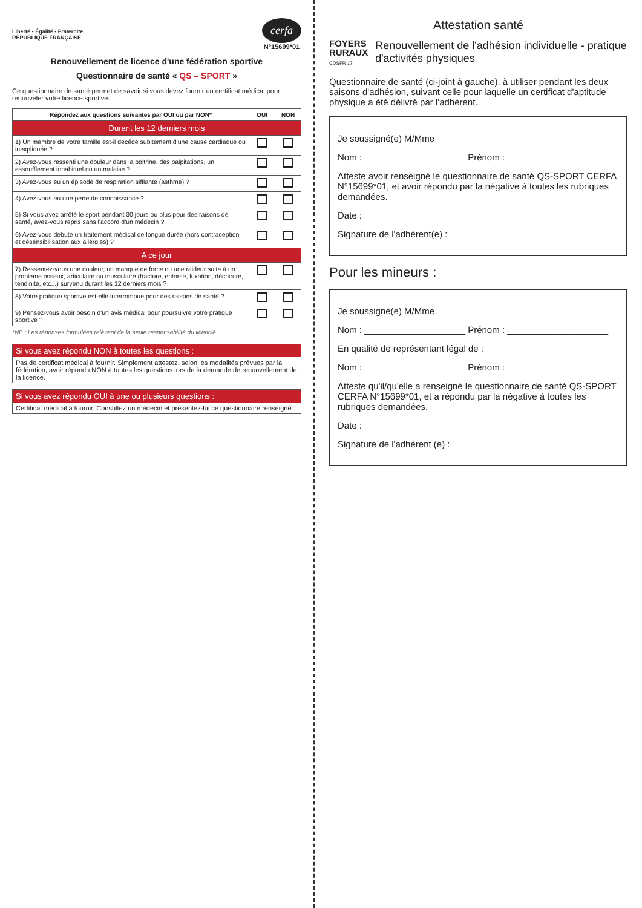Liberté • Égalité • Fraternité
RÉPUBLIQUE FRANÇAISE
cerfa
N°15699*01
Renouvellement de licence d'une fédération sportive
Questionnaire de santé « QS – SPORT »
Ce questionnaire de santé permet de savoir si vous devez fournir un certificat médical pour renouveler votre licence sportive.
| Répondez aux questions suivantes par OUI ou par NON* | OUI | NON |
| --- | --- | --- |
| Durant les 12 derniers mois | | |
| 1) Un membre de votre famille est-il décédé subitement d'une cause cardiaque ou inexpliquée ? | | |
| 2) Avez-vous ressenti une douleur dans la poitrine, des palpitations, un essoufflement inhabituel ou un malaise ? | | |
| 3) Avez-vous eu un épisode de respiration sifflante (asthme) ? | | |
| 4) Avez-vous eu une perte de connaissance ? | | |
| 5) Si vous avez arrêté le sport pendant 30 jours ou plus pour des raisons de santé, avez-vous repris sans l'accord d'un médecin ? | | |
| 6) Avez-vous débuté un traitement médical de longue durée (hors contraception et désensibilisation aux allergies) ? | | |
| A ce jour | | |
| 7) Ressentez-vous une douleur, un manque de force ou une raideur suite à un problème osseux, articulaire ou musculaire (fracture, entorse, luxation, déchirure, tendinite, etc...) survenu durant les 12 derniers mois ? | | |
| 8) Votre pratique sportive est-elle interrompue pour des raisons de santé ? | | |
| 9) Pensez-vous avoir besoin d'un avis médical pour poursuivre votre pratique sportive ? | | |
*NB : Les réponses formulées relèvent de la seule responsabilité du licencié.
Si vous avez répondu NON à toutes les questions :
Pas de certificat médical à fournir. Simplement attestez, selon les modalités prévues par la fédération, avoir répondu NON à toutes les questions lors de la demande de renouvellement de la licence.
Si vous avez répondu OUI à une ou plusieurs questions :
Certificat médical à fournir. Consultez un médecin et présentez-lui ce questionnaire renseigné.
Attestation santé
FOYERS
RURAUX
CDSFR 17
Renouvellement de l'adhésion individuelle - pratique d'activités physiques
Questionnaire de santé (ci-joint à gauche), à utiliser pendant les deux saisons d'adhésion, suivant celle pour laquelle un certificat d'aptitude physique a été délivré par l'adhérent.
Je soussigné(e) M/Mme
Nom : ____________________ Prénom : ____________________
Atteste avoir renseigné le questionnaire de santé QS-SPORT CERFA N°15699*01, et avoir répondu par la négative à toutes les rubriques demandées.
Date :
Signature de l'adhérent(e) :
Pour les mineurs :
Je soussigné(e) M/Mme
Nom : ____________________ Prénom : ____________________
En qualité de représentant légal de :
Nom : ____________________ Prénom : ____________________
Atteste qu'il/qu'elle a renseigné le questionnaire de santé QS-SPORT CERFA N°15699*01, et a répondu par la négative à toutes les rubriques demandées.
Date :
Signature de l'adhérent (e) :